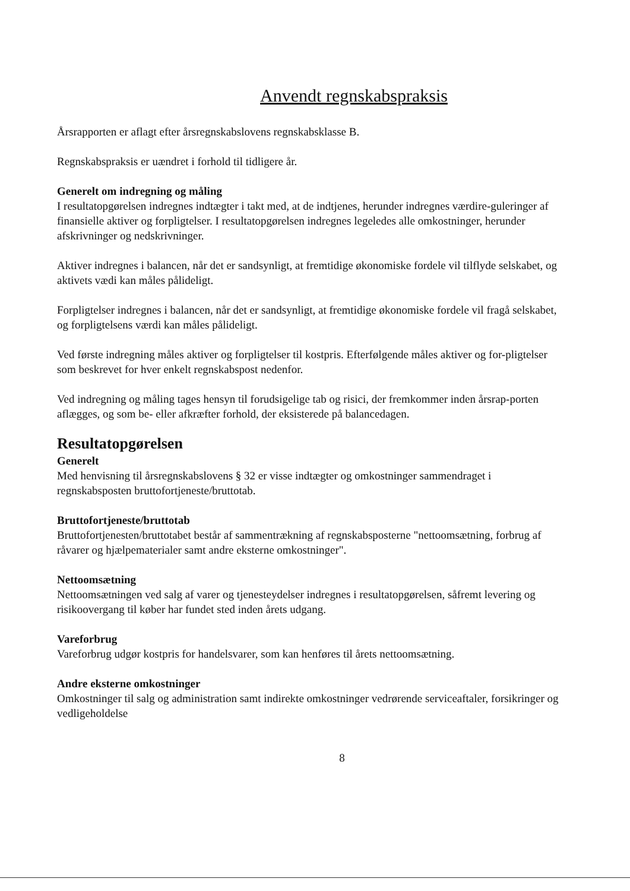Anvendt regnskabspraksis
Årsrapporten er aflagt efter årsregnskabslovens regnskabsklasse B.
Regnskabspraksis er uændret i forhold til tidligere år.
Generelt om indregning og måling
I resultatopgørelsen indregnes indtægter i takt med, at de indtjenes, herunder indregnes værdire-guleringer af finansielle aktiver og forpligtelser. I resultatopgørelsen indregnes legeledes alle omkostninger, herunder afskrivninger og nedskrivninger.
Aktiver indregnes i balancen, når det er sandsynligt, at fremtidige økonomiske fordele vil tilflyde selskabet, og aktivets vædi kan måles pålideligt.
Forpligtelser indregnes i balancen, når det er sandsynligt, at fremtidige økonomiske fordele vil fragå selskabet, og forpligtelsens værdi kan måles pålideligt.
Ved første indregning måles aktiver og forpligtelser til kostpris. Efterfølgende måles aktiver og for-pligtelser som beskrevet for hver enkelt regnskabspost nedenfor.
Ved indregning og måling tages hensyn til forudsigelige tab og risici, der fremkommer inden årsrap-porten aflægges, og som be- eller afkræfter forhold, der eksisterede på balancedagen.
Resultatopgørelsen
Generelt
Med henvisning til årsregnskabslovens § 32 er visse indtægter og omkostninger sammendraget i regnskabsposten bruttofortjeneste/bruttotab.
Bruttofortjeneste/bruttotab
Bruttofortjenesten/bruttotabet består af sammentrækning af regnskabsposterne "nettoomsætning, forbrug af råvarer og hjælpematerialer samt andre eksterne omkostninger".
Nettoomsætning
Nettoomsætningen ved salg af varer og tjenesteydelser indregnes i resultatopgørelsen, såfremt levering og risikoovergang til køber har fundet sted inden årets udgang.
Vareforbrug
Vareforbrug udgør kostpris for handelsvarer, som kan henføres til årets nettoomsætning.
Andre eksterne omkostninger
Omkostninger til salg og administration samt indirekte omkostninger vedrørende serviceaftaler, forsikringer og vedligeholdelse
8